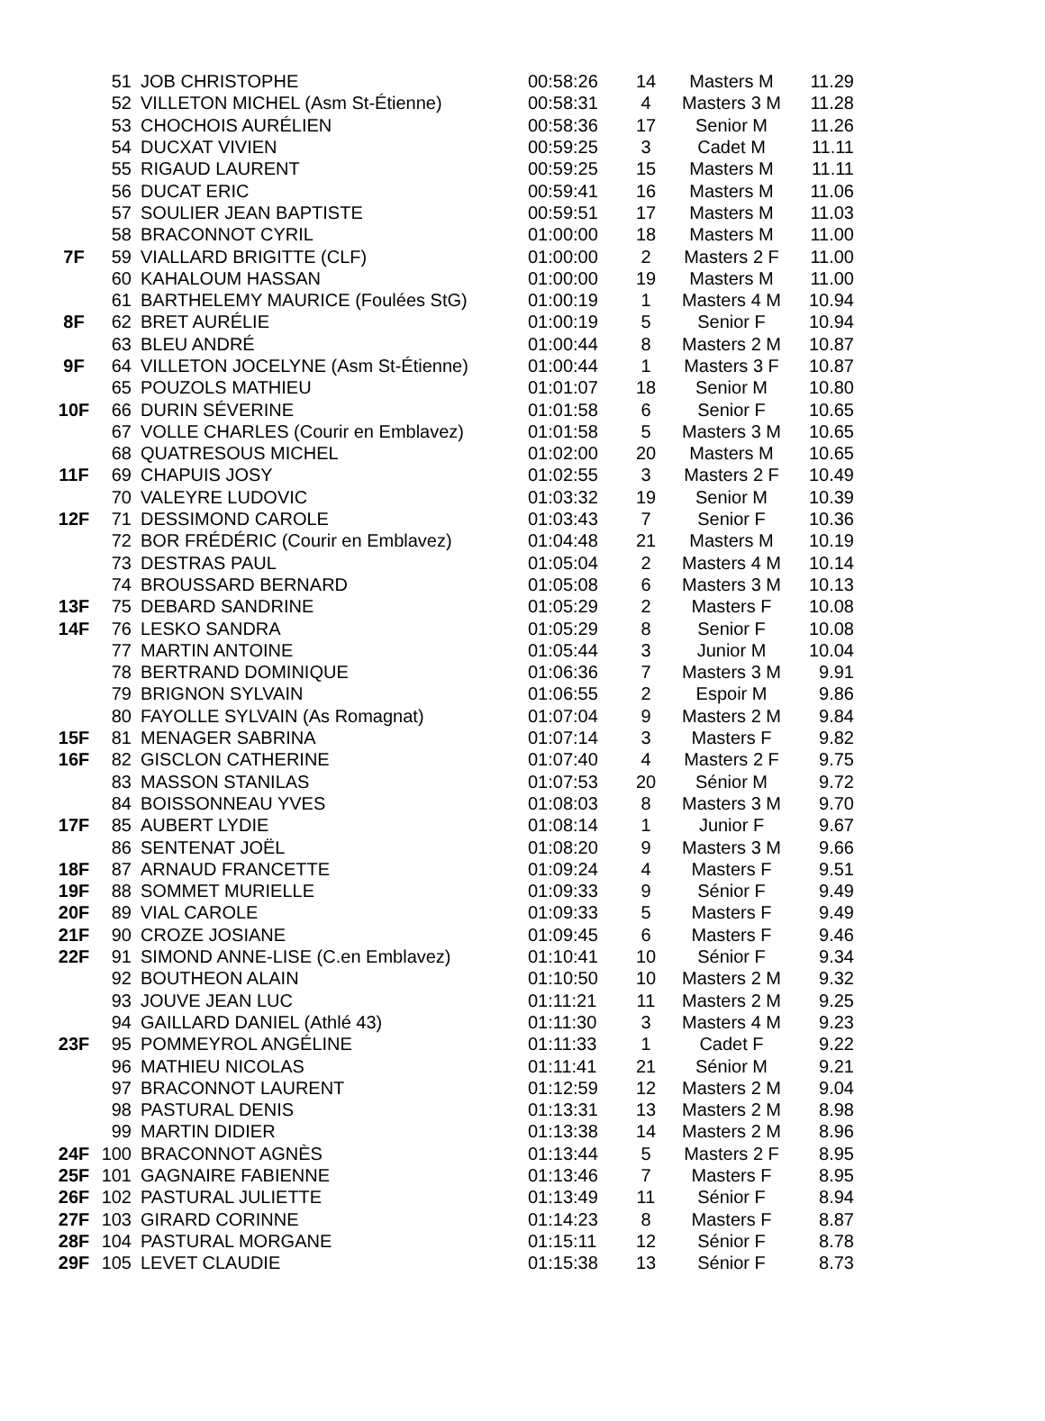| | 51 | JOB CHRISTOPHE | 00:58:26 | 14 | Masters M | 11.29 |
| | 52 | VILLETON MICHEL (Asm St-Étienne) | 00:58:31 | 4 | Masters 3 M | 11.28 |
| | 53 | CHOCHOIS AURÉLIEN | 00:58:36 | 17 | Senior M | 11.26 |
| | 54 | DUCXAT VIVIEN | 00:59:25 | 3 | Cadet M | 11.11 |
| | 55 | RIGAUD LAURENT | 00:59:25 | 15 | Masters M | 11.11 |
| | 56 | DUCAT ERIC | 00:59:41 | 16 | Masters M | 11.06 |
| | 57 | SOULIER JEAN BAPTISTE | 00:59:51 | 17 | Masters M | 11.03 |
| | 58 | BRACONNOT CYRIL | 01:00:00 | 18 | Masters M | 11.00 |
| 7F | 59 | VIALLARD BRIGITTE (CLF) | 01:00:00 | 2 | Masters 2 F | 11.00 |
| | 60 | KAHALOUM HASSAN | 01:00:00 | 19 | Masters M | 11.00 |
| | 61 | BARTHELEMY MAURICE (Foulées StG) | 01:00:19 | 1 | Masters 4 M | 10.94 |
| 8F | 62 | BRET AURÉLIE | 01:00:19 | 5 | Senior F | 10.94 |
| | 63 | BLEU ANDRÉ | 01:00:44 | 8 | Masters 2 M | 10.87 |
| 9F | 64 | VILLETON JOCELYNE (Asm St-Étienne) | 01:00:44 | 1 | Masters 3 F | 10.87 |
| | 65 | POUZOLS MATHIEU | 01:01:07 | 18 | Senior M | 10.80 |
| 10F | 66 | DURIN SÉVERINE | 01:01:58 | 6 | Senior F | 10.65 |
| | 67 | VOLLE CHARLES (Courir en Emblavez) | 01:01:58 | 5 | Masters 3 M | 10.65 |
| | 68 | QUATRESOUS MICHEL | 01:02:00 | 20 | Masters M | 10.65 |
| 11F | 69 | CHAPUIS JOSY | 01:02:55 | 3 | Masters 2 F | 10.49 |
| | 70 | VALEYRE LUDOVIC | 01:03:32 | 19 | Senior M | 10.39 |
| 12F | 71 | DESSIMOND CAROLE | 01:03:43 | 7 | Senior F | 10.36 |
| | 72 | BOR FRÉDÉRIC (Courir en Emblavez) | 01:04:48 | 21 | Masters M | 10.19 |
| | 73 | DESTRAS PAUL | 01:05:04 | 2 | Masters 4 M | 10.14 |
| | 74 | BROUSSARD BERNARD | 01:05:08 | 6 | Masters 3 M | 10.13 |
| 13F | 75 | DEBARD SANDRINE | 01:05:29 | 2 | Masters F | 10.08 |
| 14F | 76 | LESKO SANDRA | 01:05:29 | 8 | Senior F | 10.08 |
| | 77 | MARTIN ANTOINE | 01:05:44 | 3 | Junior M | 10.04 |
| | 78 | BERTRAND DOMINIQUE | 01:06:36 | 7 | Masters 3 M | 9.91 |
| | 79 | BRIGNON SYLVAIN | 01:06:55 | 2 | Espoir M | 9.86 |
| | 80 | FAYOLLE SYLVAIN (As Romagnat) | 01:07:04 | 9 | Masters 2 M | 9.84 |
| 15F | 81 | MENAGER SABRINA | 01:07:14 | 3 | Masters F | 9.82 |
| 16F | 82 | GISCLON CATHERINE | 01:07:40 | 4 | Masters 2 F | 9.75 |
| | 83 | MASSON STANILAS | 01:07:53 | 20 | Sénior M | 9.72 |
| | 84 | BOISSONNEAU YVES | 01:08:03 | 8 | Masters 3 M | 9.70 |
| 17F | 85 | AUBERT LYDIE | 01:08:14 | 1 | Junior F | 9.67 |
| | 86 | SENTENAT JOËL | 01:08:20 | 9 | Masters 3 M | 9.66 |
| 18F | 87 | ARNAUD FRANCETTE | 01:09:24 | 4 | Masters F | 9.51 |
| 19F | 88 | SOMMET MURIELLE | 01:09:33 | 9 | Sénior F | 9.49 |
| 20F | 89 | VIAL CAROLE | 01:09:33 | 5 | Masters F | 9.49 |
| 21F | 90 | CROZE JOSIANE | 01:09:45 | 6 | Masters F | 9.46 |
| 22F | 91 | SIMOND ANNE-LISE (C.en Emblavez) | 01:10:41 | 10 | Sénior F | 9.34 |
| | 92 | BOUTHEON ALAIN | 01:10:50 | 10 | Masters 2 M | 9.32 |
| | 93 | JOUVE JEAN LUC | 01:11:21 | 11 | Masters 2 M | 9.25 |
| | 94 | GAILLARD DANIEL (Athlé 43) | 01:11:30 | 3 | Masters 4 M | 9.23 |
| 23F | 95 | POMMEYROL ANGÉLINE | 01:11:33 | 1 | Cadet F | 9.22 |
| | 96 | MATHIEU NICOLAS | 01:11:41 | 21 | Sénior M | 9.21 |
| | 97 | BRACONNOT LAURENT | 01:12:59 | 12 | Masters 2 M | 9.04 |
| | 98 | PASTURAL DENIS | 01:13:31 | 13 | Masters 2 M | 8.98 |
| | 99 | MARTIN DIDIER | 01:13:38 | 14 | Masters 2 M | 8.96 |
| 24F | 100 | BRACONNOT AGNÈS | 01:13:44 | 5 | Masters 2 F | 8.95 |
| 25F | 101 | GAGNAIRE FABIENNE | 01:13:46 | 7 | Masters F | 8.95 |
| 26F | 102 | PASTURAL JULIETTE | 01:13:49 | 11 | Sénior F | 8.94 |
| 27F | 103 | GIRARD CORINNE | 01:14:23 | 8 | Masters F | 8.87 |
| 28F | 104 | PASTURAL MORGANE | 01:15:11 | 12 | Sénior F | 8.78 |
| 29F | 105 | LEVET CLAUDIE | 01:15:38 | 13 | Sénior F | 8.73 |